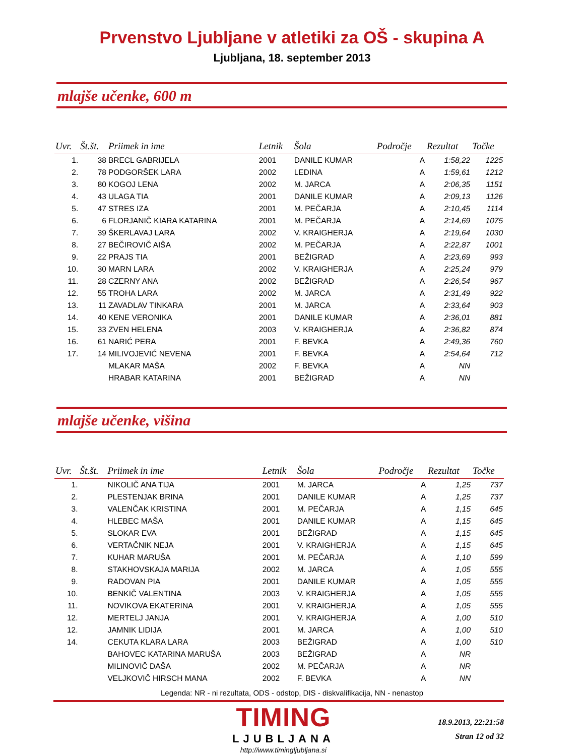Prvenstvo Ljubljane v atletiki za OŠ - skupina A
Ljubljana, 18. september 2013
mlajše učenke, 600 m
| Uvr. | Št.št. | Priimek in ime | Letnik | Šola | Področje | Rezultat | Točke |
| --- | --- | --- | --- | --- | --- | --- | --- |
| 1. | 38 | BRECL GABRIJELA | 2001 | DANILE KUMAR | A | 1:58,22 | 1225 |
| 2. | 78 | PODGORŠEK LARA | 2002 | LEDINA | A | 1:59,61 | 1212 |
| 3. | 80 | KOGOJ LENA | 2002 | M. JARCA | A | 2:06,35 | 1151 |
| 4. | 43 | ULAGA TIA | 2001 | DANILE KUMAR | A | 2:09,13 | 1126 |
| 5. | 47 | STRES IZA | 2001 | M. PEČARJA | A | 2:10,45 | 1114 |
| 6. | 6 | FLORJANIČ KIARA KATARINA | 2001 | M. PEČARJA | A | 2:14,69 | 1075 |
| 7. | 39 | ŠKERLAVAJ LARA | 2002 | V. KRAIGHERJA | A | 2:19,64 | 1030 |
| 8. | 27 | BEČIROVIČ AIŠA | 2002 | M. PEČARJA | A | 2:22,87 | 1001 |
| 9. | 22 | PRAJS TIA | 2001 | BEŽIGRAD | A | 2:23,69 | 993 |
| 10. | 30 | MARN LARA | 2002 | V. KRAIGHERJA | A | 2:25,24 | 979 |
| 11. | 28 | CZERNY ANA | 2002 | BEŽIGRAD | A | 2:26,54 | 967 |
| 12. | 55 | TROHA LARA | 2002 | M. JARCA | A | 2:31,49 | 922 |
| 13. | 11 | ZAVADLAV TINKARA | 2001 | M. JARCA | A | 2:33,64 | 903 |
| 14. | 40 | KENE VERONIKA | 2001 | DANILE KUMAR | A | 2:36,01 | 881 |
| 15. | 33 | ZVEN HELENA | 2003 | V. KRAIGHERJA | A | 2:36,82 | 874 |
| 16. | 61 | NARIĆ PERA | 2001 | F. BEVKA | A | 2:49,36 | 760 |
| 17. | 14 | MILIVOJEVIĆ NEVENA | 2001 | F. BEVKA | A | 2:54,64 | 712 |
| | | MLAKAR MAŠA | 2002 | F. BEVKA | A | NN | |
| | | HRABAR KATARINA | 2001 | BEŽIGRAD | A | NN | |
mlajše učenke, višina
| Uvr. | Št.št. | Priimek in ime | Letnik | Šola | Področje | Rezultat | Točke |
| --- | --- | --- | --- | --- | --- | --- | --- |
| 1. | | NIKOLIČ ANA TIJA | 2001 | M. JARCA | A | 1,25 | 737 |
| 2. | | PLESTENJAK BRINA | 2001 | DANILE KUMAR | A | 1,25 | 737 |
| 3. | | VALENČAK KRISTINA | 2001 | M. PEČARJA | A | 1,15 | 645 |
| 4. | | HLEBEC MAŠA | 2001 | DANILE KUMAR | A | 1,15 | 645 |
| 5. | | SLOKAR EVA | 2001 | BEŽIGRAD | A | 1,15 | 645 |
| 6. | | VERTAČNIK NEJA | 2001 | V. KRAIGHERJA | A | 1,15 | 645 |
| 7. | | KUHAR MARUŠA | 2001 | M. PEČARJA | A | 1,10 | 599 |
| 8. | | STAKHOVSKAJA MARIJA | 2002 | M. JARCA | A | 1,05 | 555 |
| 9. | | RADOVAN PIA | 2001 | DANILE KUMAR | A | 1,05 | 555 |
| 10. | | BENKIČ VALENTINA | 2003 | V. KRAIGHERJA | A | 1,05 | 555 |
| 11. | | NOVIKOVA EKATERINA | 2001 | V. KRAIGHERJA | A | 1,05 | 555 |
| 12. | | MERTELJ JANJA | 2001 | V. KRAIGHERJA | A | 1,00 | 510 |
| 12. | | JAMNIK LIDIJA | 2001 | M. JARCA | A | 1,00 | 510 |
| 14. | | CEKUTA KLARA LARA | 2003 | BEŽIGRAD | A | 1,00 | 510 |
| | | BAHOVEC KATARINA MARUŠA | 2003 | BEŽIGRAD | A | NR | |
| | | MILINOVIČ DAŠA | 2002 | M. PEČARJA | A | NR | |
| | | VELJKOVIČ HIRSCH MANA | 2002 | F. BEVKA | A | NN | |
Legenda: NR - ni rezultata, ODS - odstop, DIS - diskvalifikacija, NN - nenastop
TIMING
LJUBLJANA
http://www.timingljubljana.si
18.9.2013, 22:21:58
Stran 12 od 32